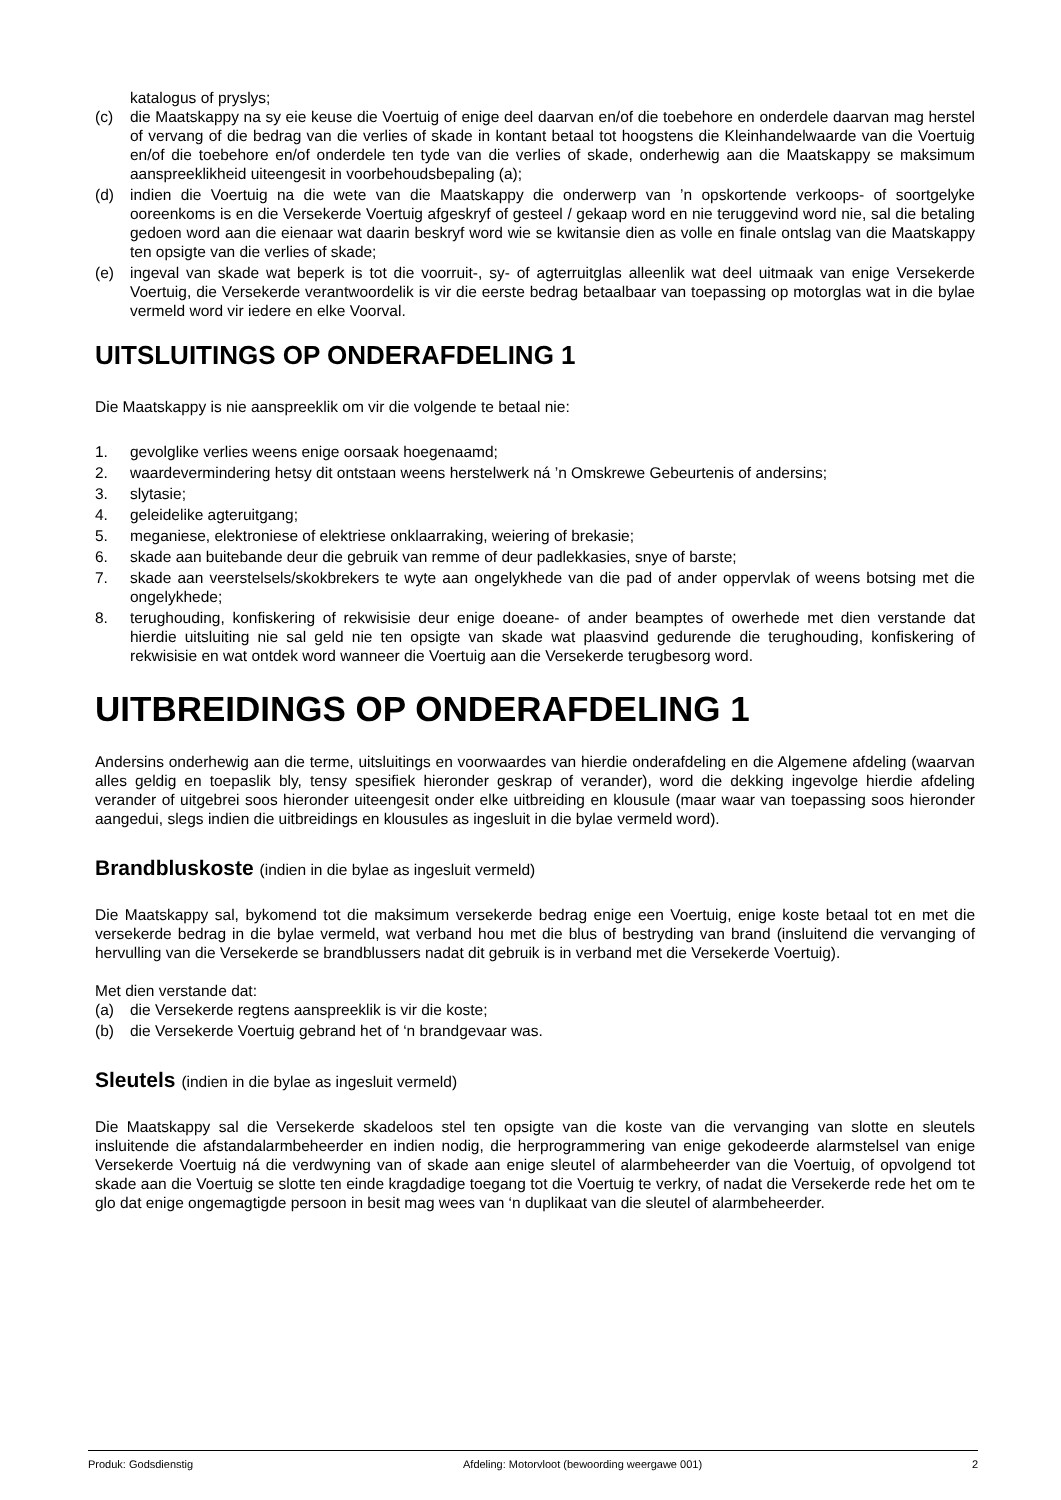katalogus of pryslys;
(c) die Maatskappy na sy eie keuse die Voertuig of enige deel daarvan en/of die toebehore en onderdele daarvan mag herstel of vervang of die bedrag van die verlies of skade in kontant betaal tot hoogstens die Kleinhandelwaarde van die Voertuig en/of die toebehore en/of onderdele ten tyde van die verlies of skade, onderhewig aan die Maatskappy se maksimum aanspreeklikheid uiteengesit in voorbehoudsbepaling (a);
(d) indien die Voertuig na die wete van die Maatskappy die onderwerp van ’n opskortende verkoops- of soortgelyke ooreenkoms is en die Versekerde Voertuig afgeskryf of gesteel / gekaap word en nie teruggevind word nie, sal die betaling gedoen word aan die eienaar wat daarin beskryf word wie se kwitansie dien as volle en finale ontslag van die Maatskappy ten opsigte van die verlies of skade;
(e) ingeval van skade wat beperk is tot die voorruit-, sy- of agterruitglas alleenlik wat deel uitmaak van enige Versekerde Voertuig, die Versekerde verantwoordelik is vir die eerste bedrag betaalbaar van toepassing op motorglas wat in die bylae vermeld word vir iedere en elke Voorval.
UITSLUITINGS OP ONDERAFDELING 1
Die Maatskappy is nie aanspreeklik om vir die volgende te betaal nie:
1. gevolglike verlies weens enige oorsaak hoegenaamd;
2. waardevermindering hetsy dit ontstaan weens herstelwerk ná ’n Omskrewe Gebeurtenis of andersins;
3. slytasie;
4. geleidelike agteruitgang;
5. meganiese, elektroniese of elektriese onklaarraking, weiering of brekasie;
6. skade aan buitebande deur die gebruik van remme of deur padlekkasies, snye of barste;
7. skade aan veerstelsels/skokbrekers te wyte aan ongelykhede van die pad of ander oppervlak of weens botsing met die ongelykhede;
8. terughouding, konfiskering of rekwisisie deur enige doeane- of ander beamptes of owerhede met dien verstande dat hierdie uitsluiting nie sal geld nie ten opsigte van skade wat plaasvind gedurende die terughouding, konfiskering of rekwisisie en wat ontdek word wanneer die Voertuig aan die Versekerde terugbesorg word.
UITBREIDINGS OP ONDERAFDELING 1
Andersins onderhewig aan die terme, uitsluitings en voorwaardes van hierdie onderafdeling en die Algemene afdeling (waarvan alles geldig en toepaslik bly, tensy spesifiek hieronder geskrap of verander), word die dekking ingevolge hierdie afdeling verander of uitgebrei soos hieronder uiteengesit onder elke uitbreiding en klousule (maar waar van toepassing soos hieronder aangedui, slegs indien die uitbreidings en klousules as ingesluit in die bylae vermeld word).
Brandbluskoste (indien in die bylae as ingesluit vermeld)
Die Maatskappy sal, bykomend tot die maksimum versekerde bedrag enige een Voertuig, enige koste betaal tot en met die versekerde bedrag in die bylae vermeld, wat verband hou met die blus of bestryding van brand (insluitend die vervanging of hervulling van die Versekerde se brandblussers nadat dit gebruik is in verband met die Versekerde Voertuig).
Met dien verstande dat:
(a) die Versekerde regtens aanspreeklik is vir die koste;
(b) die Versekerde Voertuig gebrand het of ‘n brandgevaar was.
Sleutels (indien in die bylae as ingesluit vermeld)
Die Maatskappy sal die Versekerde skadeloos stel ten opsigte van die koste van die vervanging van slotte en sleutels insluitende die afstandalarmbeheerder en indien nodig, die herprogrammering van enige gekodeerde alarmstelsel van enige Versekerde Voertuig ná die verdwyning van of skade aan enige sleutel of alarmbeheerder van die Voertuig, of opvolgend tot skade aan die Voertuig se slotte ten einde kragdadige toegang tot die Voertuig te verkry, of nadat die Versekerde rede het om te glo dat enige ongemagtigde persoon in besit mag wees van ‘n duplikaat van die sleutel of alarmbeheerder.
Produk: Godsdienstig Afdeling: Motorvloot (bewoording weergawe 001) 2